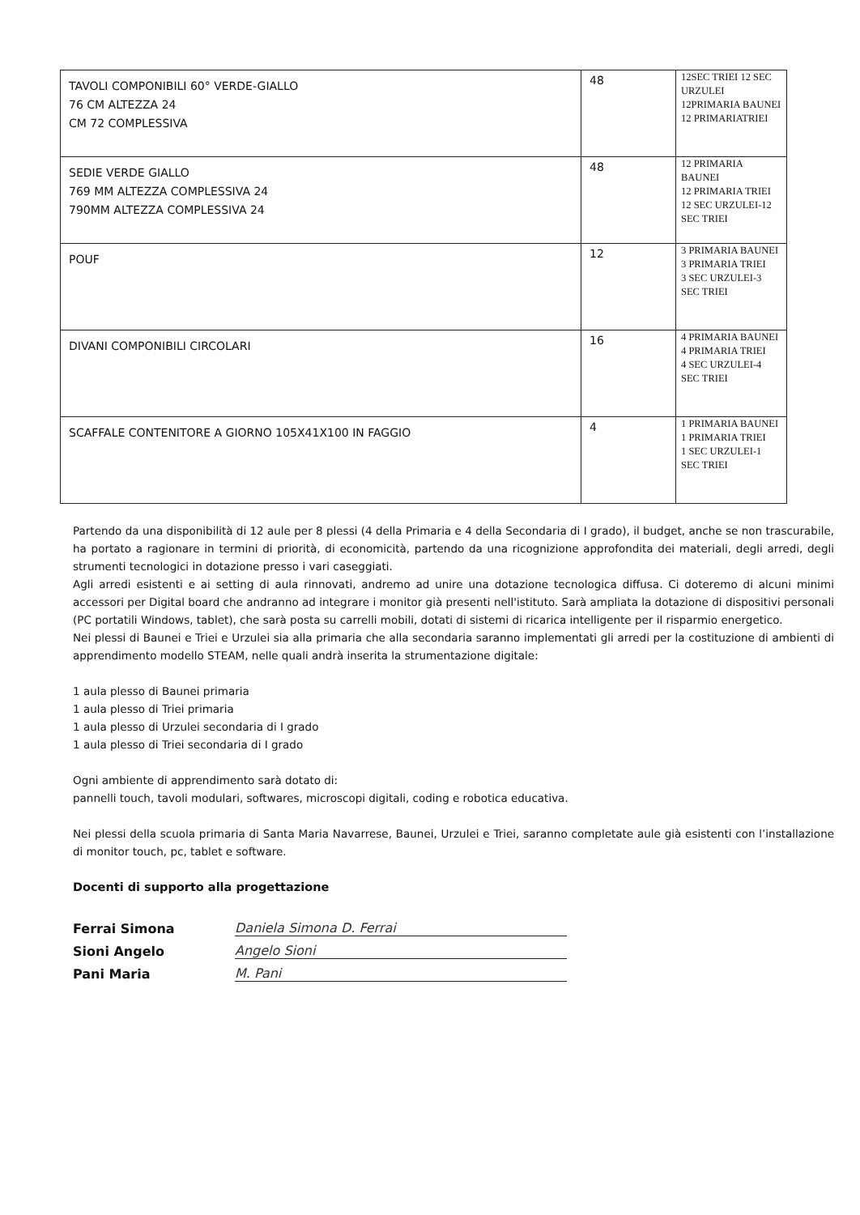| TAVOLI COMPONIBILI 60° VERDE-GIALLO 76 CM ALTEZZA 24 CM 72 COMPLESSIVA | 48 | 12SEC TRIEI 12 SEC URZULEI 12PRIMARIA BAUNEI 12 PRIMARIATRIEI |
| SEDIE VERDE GIALLO 769 MM ALTEZZA COMPLESSIVA 24 790MM ALTEZZA COMPLESSIVA 24 | 48 | 12 PRIMARIA BAUNEI 12 PRIMARIA TRIEI 12 SEC URZULEI-12 SEC TRIEI |
| POUF | 12 | 3 PRIMARIA BAUNEI 3 PRIMARIA TRIEI 3 SEC URZULEI-3 SEC TRIEI |
| DIVANI COMPONIBILI CIRCOLARI | 16 | 4 PRIMARIA BAUNEI 4 PRIMARIA TRIEI 4 SEC URZULEI-4 SEC TRIEI |
| SCAFFALE CONTENITORE A GIORNO 105X41X100 IN FAGGIO | 4 | 1 PRIMARIA BAUNEI 1 PRIMARIA TRIEI 1 SEC URZULEI-1 SEC TRIEI |
Partendo da una disponibilità di 12 aule per 8 plessi (4 della Primaria e 4 della Secondaria di I grado), il budget, anche se non trascurabile, ha portato a ragionare in termini di priorità, di economicità, partendo da una ricognizione approfondita dei materiali, degli arredi, degli strumenti tecnologici in dotazione presso i vari caseggiati.
Agli arredi esistenti e ai setting di aula rinnovati, andremo ad unire una dotazione tecnologica diffusa. Ci doteremo di alcuni minimi accessori per Digital board che andranno ad integrare i monitor già presenti nell'istituto. Sarà ampliata la dotazione di dispositivi personali (PC portatili Windows, tablet), che sarà posta su carrelli mobili, dotati di sistemi di ricarica intelligente per il risparmio energetico.
Nei plessi di Baunei e Triei e Urzulei sia alla primaria che alla secondaria saranno implementati gli arredi per la costituzione di ambienti di apprendimento modello STEAM, nelle quali andrà inserita la strumentazione digitale:
1 aula plesso di Baunei primaria
1 aula plesso di Triei primaria
1 aula plesso di Urzulei secondaria di I grado
1 aula plesso di Triei secondaria di I grado
Ogni ambiente di apprendimento sarà dotato di:
pannelli touch, tavoli modulari, softwares, microscopi digitali, coding e robotica educativa.
Nei plessi della scuola primaria di Santa Maria Navarrese, Baunei, Urzulei e Triei, saranno completate aule già esistenti con l’installazione di monitor touch, pc, tablet e software.
Docenti di supporto alla progettazione
Ferrai Simona Daniela Simona D. Ferrai
Sioni Angelo Angelo Sioni
Pani Maria M. Pani